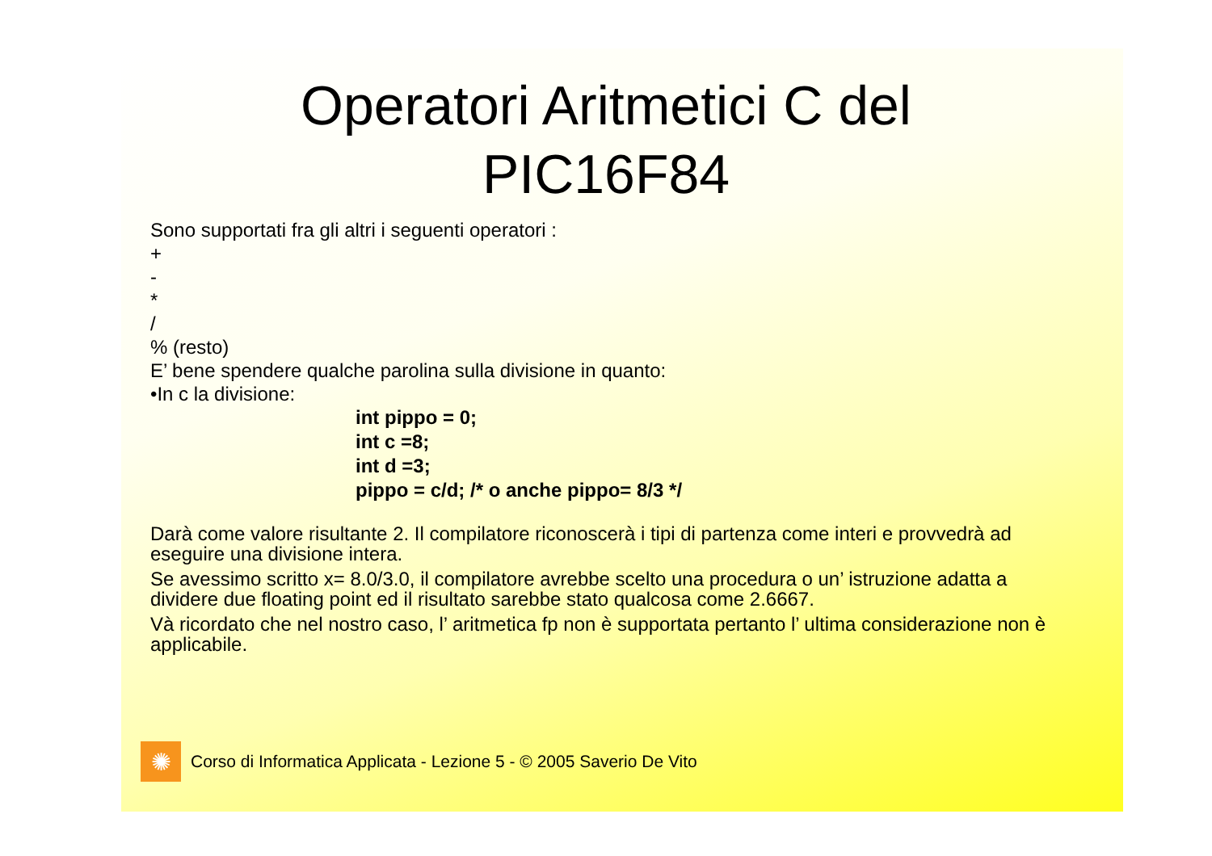Operatori Aritmetici C del
PIC16F84
Sono supportati fra gli altri i seguenti operatori :
+
-
*
/
% (resto)
E’ bene spendere qualche parolina sulla divisione in quanto:
•In c la divisione:
int pippo = 0;
int c =8;
int d =3;
pippo = c/d; /* o anche pippo= 8/3 */
Darà come valore risultante 2. Il compilatore riconoscerà i tipi di partenza come interi e provvedrà ad eseguire una divisione intera.
Se avessimo scritto x= 8.0/3.0, il compilatore avrebbe scelto una procedura o un’ istruzione adatta a dividere due floating point ed il risultato sarebbe stato qualcosa come 2.6667.
Và ricordato che nel nostro caso, l’ aritmetica fp non è supportata pertanto l’ ultima considerazione non è applicabile.
✺
Corso di Informatica Applicata - Lezione 5 - © 2005 Saverio De Vito